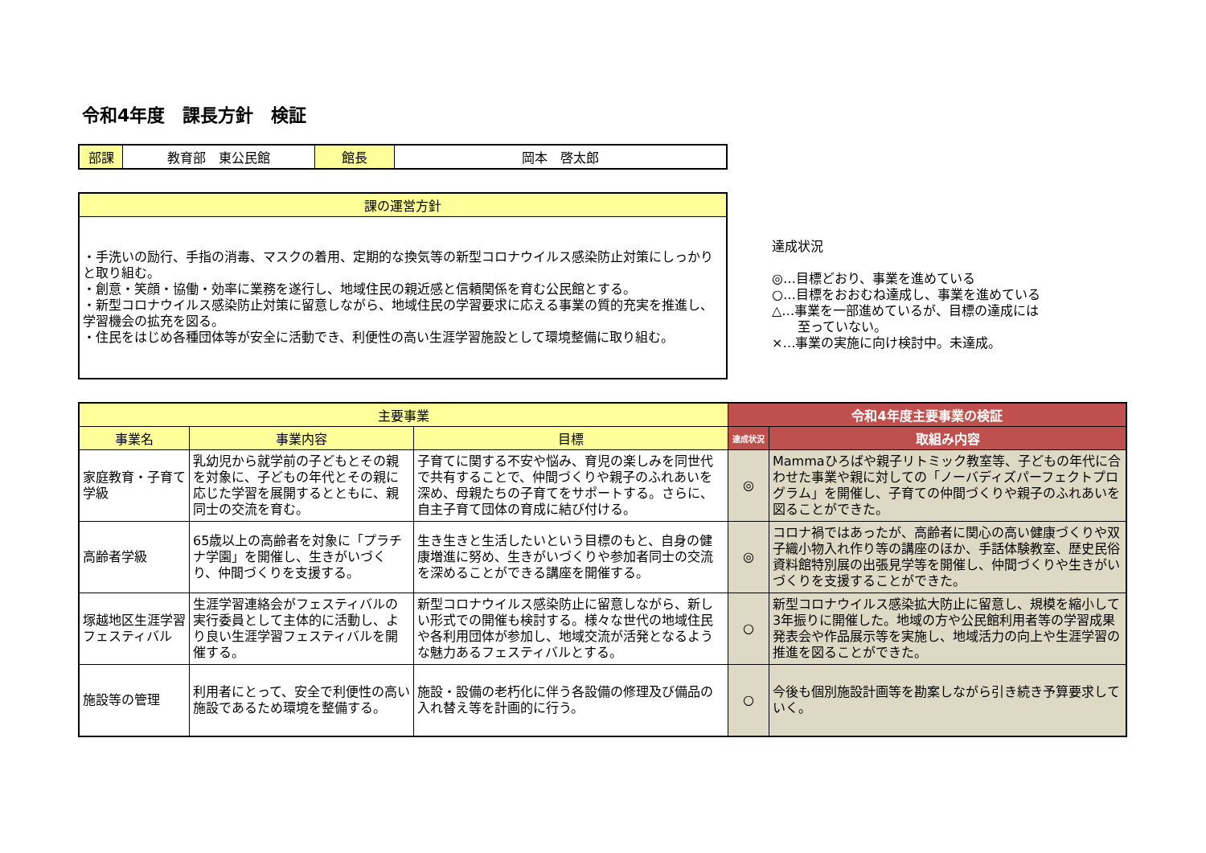令和4年度　課長方針　検証
| 部課 | 教育部 東公民館 | 館長 | 岡本 啓太郎 |
| 課の運営方針 |
| --- |
| ・手洗いの励行、手指の消毒、マスクの着用、定期的な換気等の新型コロナウイルス感染防止対策にしっかりと取り組む。 ・創意・笑顔・協働・効率に業務を遂行し、地域住民の親近感と信頼関係を育む公民館とする。 ・新型コロナウイルス感染防止対策に留意しながら、地域住民の学習要求に応える事業の質的充実を推進し、学習機会の拡充を図る。 ・住民をはじめ各種団体等が安全に活動でき、利便性の高い生涯学習施設として環境整備に取り組む。 |
達成状況
◎…目標どおり、事業を進めている
○…目標をおおむね達成し、事業を進めている
△…事業を一部進めているが、目標の達成には
　　至っていない。
×…事業の実施に向け検討中。未達成。
| 主要事業 | | | 令和4年度主要事業の検証 | |
| --- | --- | --- | --- | --- |
| 事業名 | 事業内容 | 目標 | 達成状況 | 取組み内容 |
| 家庭教育・子育て学級 | 乳幼児から就学前の子どもとその親を対象に、子どもの年代とその親に応じた学習を展開するとともに、親同士の交流を育む。 | 子育てに関する不安や悩み、育児の楽しみを同世代で共有することで、仲間づくりや親子のふれあいを深め、母親たちの子育てをサポートする。さらに、自主子育て団体の育成に結び付ける。 | ◎ | Mammaひろばや親子リトミック教室等、子どもの年代に合わせた事業や親に対しての「ノーバディズパーフェクトプログラム」を開催し、子育ての仲間づくりや親子のふれあいを図ることができた。 |
| 高齢者学級 | 65歳以上の高齢者を対象に「プラチナ学園」を開催し、生きがいづくり、仲間づくりを支援する。 | 生き生きと生活したいという目標のもと、自身の健康増進に努め、生きがいづくりや参加者同士の交流を深めることができる講座を開催する。 | ◎ | コロナ禍ではあったが、高齢者に関心の高い健康づくりや双子織小物入れ作り等の講座のほか、手話体験教室、歴史民俗資料館特別展の出張見学等を開催し、仲間づくりや生きがいづくりを支援することができた。 |
| 塚越地区生涯学習フェスティバル | 生涯学習連絡会がフェスティバルの実行委員として主体的に活動し、より良い生涯学習フェスティバルを開催する。 | 新型コロナウイルス感染防止に留意しながら、新しい形式での開催も検討する。様々な世代の地域住民や各利用団体が参加し、地域交流が活発となるような魅力あるフェスティバルとする。 | ○ | 新型コロナウイルス感染拡大防止に留意し、規模を縮小して3年振りに開催した。地域の方や公民館利用者等の学習成果発表会や作品展示等を実施し、地域活力の向上や生涯学習の推進を図ることができた。 |
| 施設等の管理 | 利用者にとって、安全で利便性の高い施設であるため環境を整備する。 | 施設・設備の老朽化に伴う各設備の修理及び備品の入れ替え等を計画的に行う。 | ○ | 今後も個別施設計画等を勘案しながら引き続き予算要求していく。 |